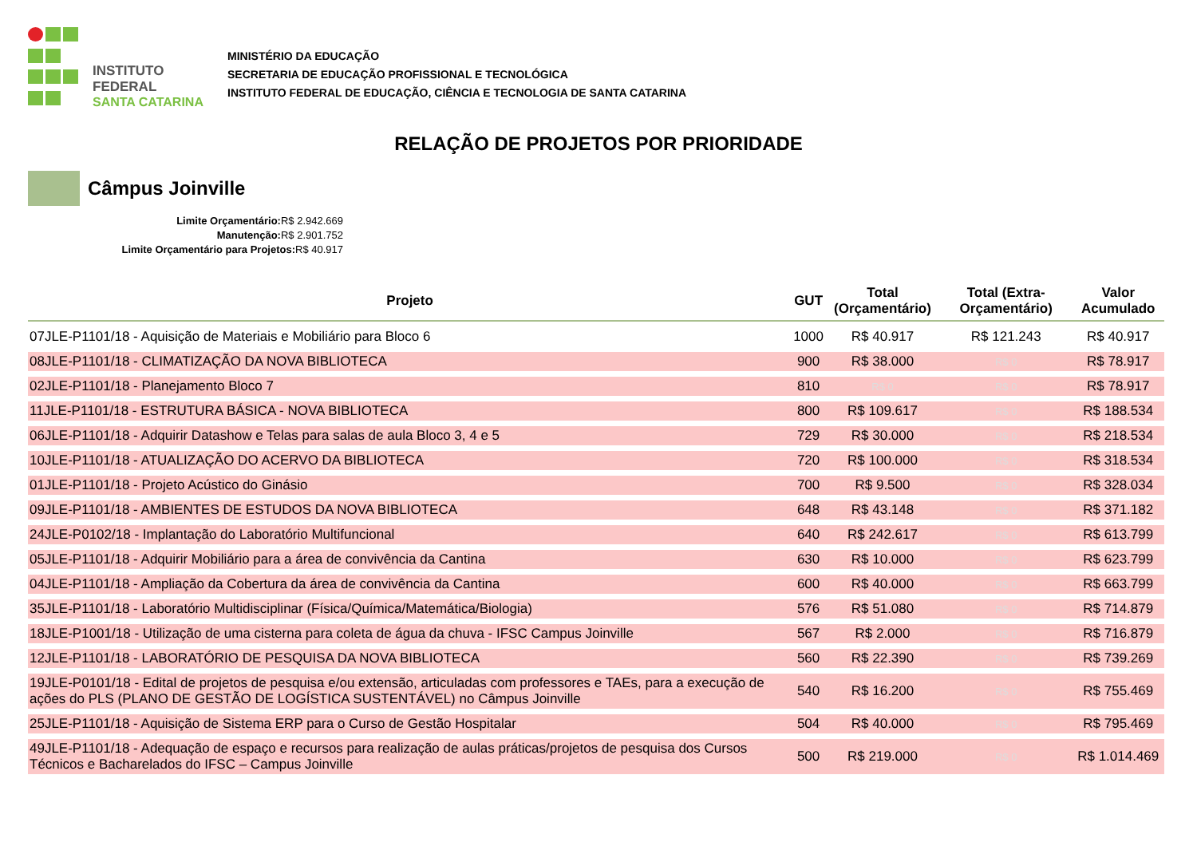INSTITUTO FEDERAL
SANTA CATARINA
MINISTÉRIO DA EDUCAÇÃO
SECRETARIA DE EDUCAÇÃO PROFISSIONAL E TECNOLÓGICA
INSTITUTO FEDERAL DE EDUCAÇÃO, CIÊNCIA E TECNOLOGIA DE SANTA CATARINA
RELAÇÃO DE PROJETOS POR PRIORIDADE
Câmpus Joinville
Limite Orçamentário: R$ 2.942.669
Manutenção: R$ 2.901.752
Limite Orçamentário para Projetos: R$ 40.917
| Projeto | GUT | Total (Orçamentário) | Total (Extra-Orçamentário) | Valor Acumulado |
| --- | --- | --- | --- | --- |
| 07JLE-P1101/18 - Aquisição de Materiais e Mobiliário para Bloco 6 | 1000 | R$ 40.917 | R$ 121.243 | R$ 40.917 |
| 08JLE-P1101/18 - CLIMATIZAÇÃO DA NOVA BIBLIOTECA | 900 | R$ 38.000 | R$ 0 | R$ 78.917 |
| 02JLE-P1101/18 - Planejamento Bloco 7 | 810 | R$ 0 | R$ 0 | R$ 78.917 |
| 11JLE-P1101/18 - ESTRUTURA BÁSICA - NOVA BIBLIOTECA | 800 | R$ 109.617 | R$ 0 | R$ 188.534 |
| 06JLE-P1101/18 - Adquirir Datashow e Telas para salas de aula Bloco 3, 4 e 5 | 729 | R$ 30.000 | R$ 0 | R$ 218.534 |
| 10JLE-P1101/18 - ATUALIZAÇÃO DO ACERVO DA BIBLIOTECA | 720 | R$ 100.000 | R$ 0 | R$ 318.534 |
| 01JLE-P1101/18 - Projeto Acústico do Ginásio | 700 | R$ 9.500 | R$ 0 | R$ 328.034 |
| 09JLE-P1101/18 - AMBIENTES DE ESTUDOS DA NOVA BIBLIOTECA | 648 | R$ 43.148 | R$ 0 | R$ 371.182 |
| 24JLE-P0102/18 - Implantação do Laboratório Multifuncional | 640 | R$ 242.617 | R$ 0 | R$ 613.799 |
| 05JLE-P1101/18 - Adquirir Mobiliário para a área de convivência da Cantina | 630 | R$ 10.000 | R$ 0 | R$ 623.799 |
| 04JLE-P1101/18 - Ampliação da Cobertura da área de convivência da Cantina | 600 | R$ 40.000 | R$ 0 | R$ 663.799 |
| 35JLE-P1101/18 - Laboratório Multidisciplinar (Física/Química/Matemática/Biologia) | 576 | R$ 51.080 | R$ 0 | R$ 714.879 |
| 18JLE-P1001/18 - Utilização de uma cisterna para coleta de água da chuva - IFSC Campus Joinville | 567 | R$ 2.000 | R$ 0 | R$ 716.879 |
| 12JLE-P1101/18 - LABORATÓRIO DE PESQUISA DA NOVA BIBLIOTECA | 560 | R$ 22.390 | R$ 0 | R$ 739.269 |
| 19JLE-P0101/18 - Edital de projetos de pesquisa e/ou extensão, articuladas com professores e TAEs, para a execução de ações do PLS (PLANO DE GESTÃO DE LOGÍSTICA SUSTENTÁVEL) no Câmpus Joinville | 540 | R$ 16.200 | R$ 0 | R$ 755.469 |
| 25JLE-P1101/18 - Aquisição de Sistema ERP para o Curso de Gestão Hospitalar | 504 | R$ 40.000 | R$ 0 | R$ 795.469 |
| 49JLE-P1101/18 - Adequação de espaço e recursos para realização de aulas práticas/projetos de pesquisa dos Cursos Técnicos e Bacharelados do IFSC – Campus Joinville | 500 | R$ 219.000 | R$ 0 | R$ 1.014.469 |